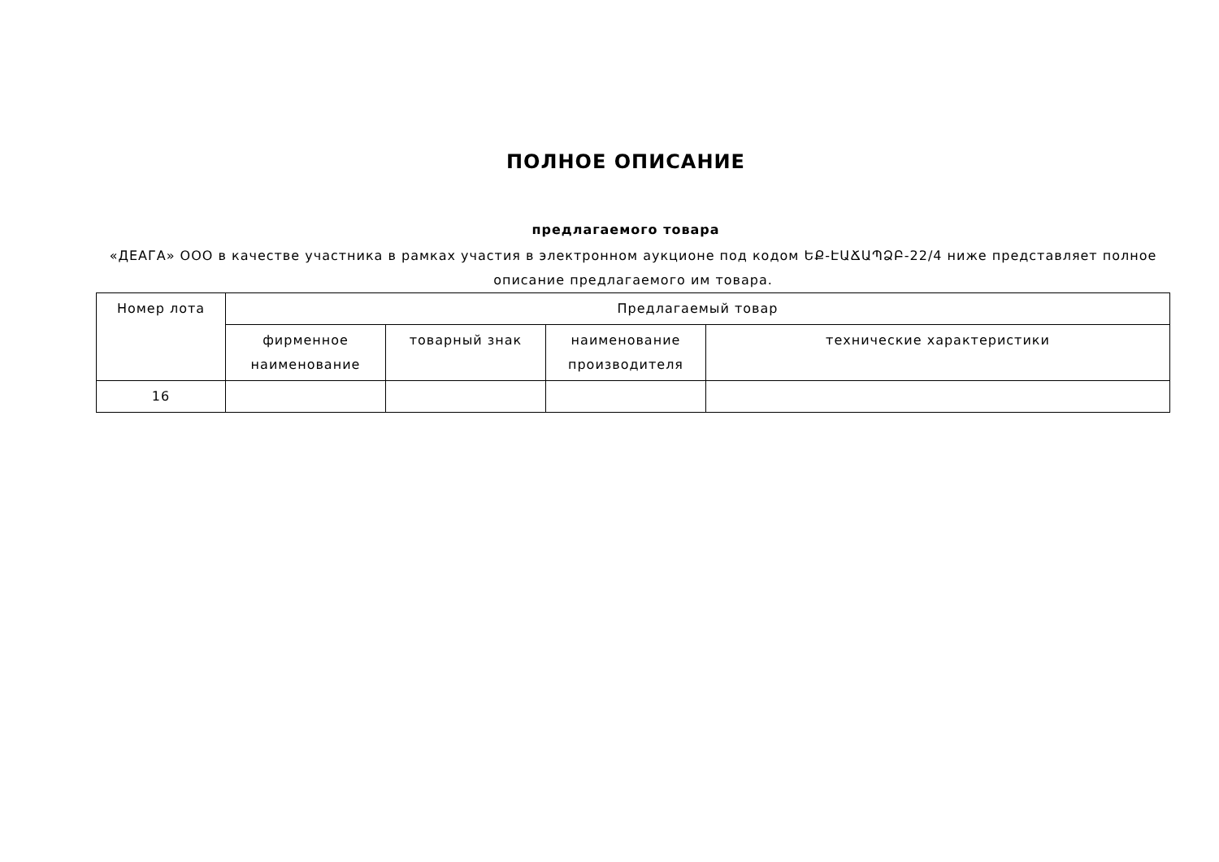ПОЛНОЕ ОПИСАНИЕ
предлагаемого товара
«ДЕАГА» ООО в качестве участника в рамках участия в электронном аукционе под кодом ԵՔ-ԷԱՃԱՊՁԲ-22/4 ниже представляет полное описание предлагаемого им товара.
| Номер лота | Предлагаемый товар | | | |
| --- | --- | --- | --- | --- |
| | фирменное наименование | товарный знак | наименование производителя | технические характеристики |
| 16 | | | | |